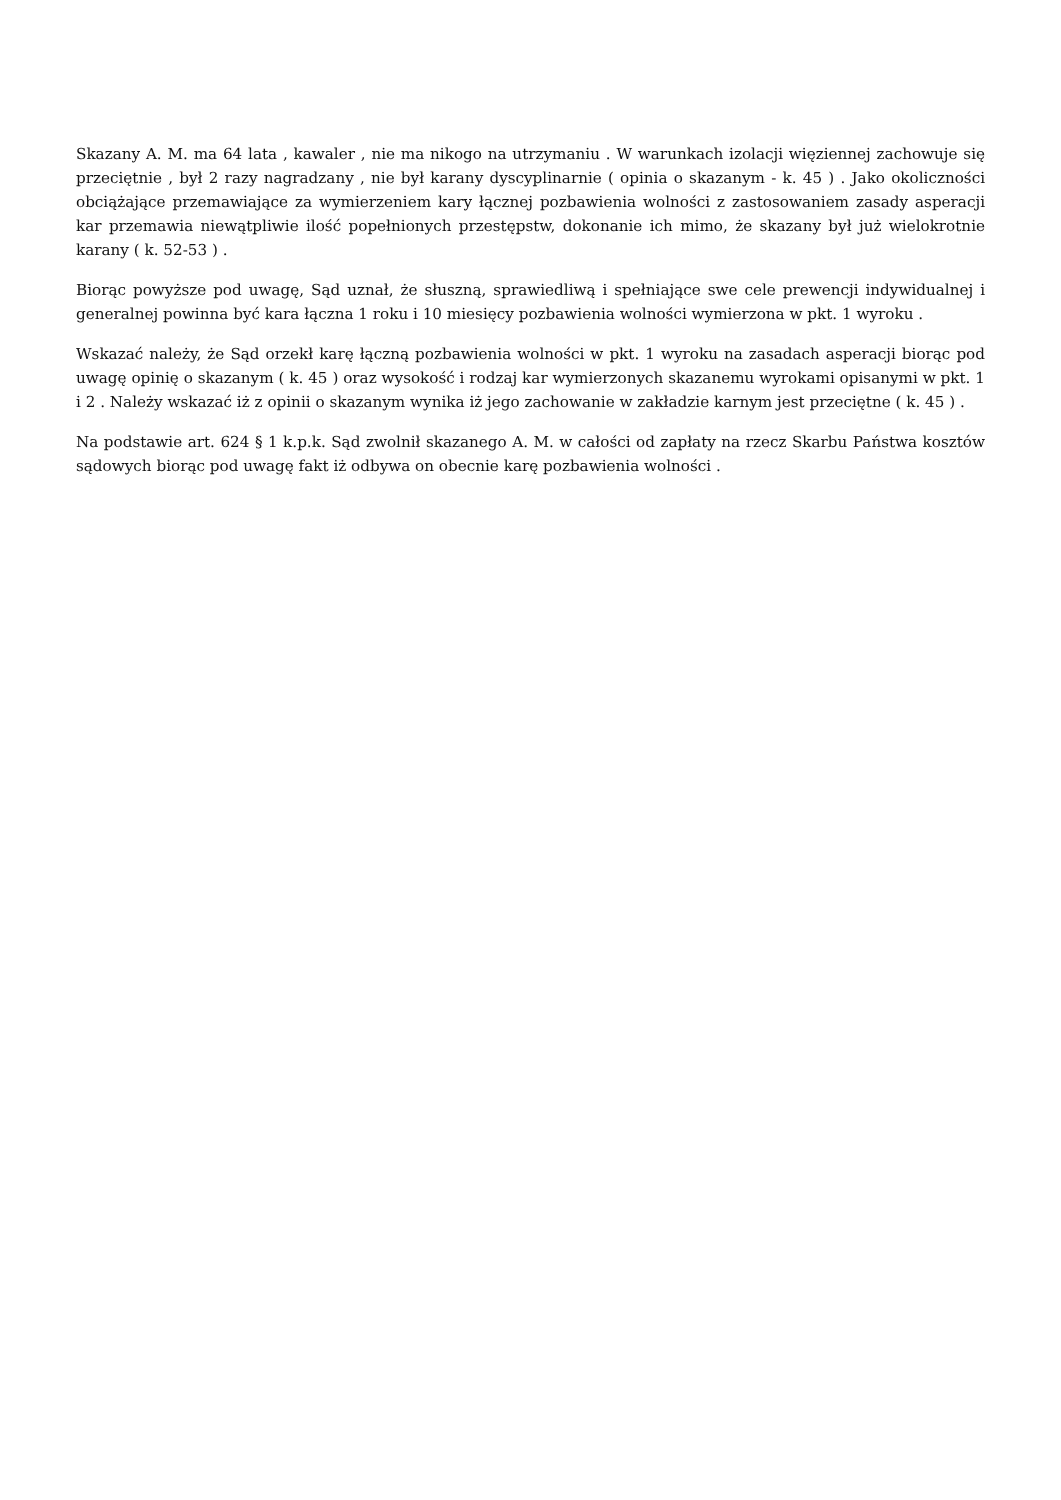Skazany A. M. ma 64 lata , kawaler , nie ma nikogo na utrzymaniu . W warunkach izolacji więziennej zachowuje się przeciętnie , był 2 razy nagradzany , nie był karany dyscyplinarnie ( opinia o skazanym - k. 45 ) . Jako okoliczności obciążające przemawiające za wymierzeniem kary łącznej pozbawienia wolności z zastosowaniem zasady asperacji kar przemawia niewątpliwie ilość popełnionych przestępstw, dokonanie ich mimo, że skazany był już wielokrotnie karany ( k. 52-53 ) .
Biorąc powyższe pod uwagę, Sąd uznał, że słuszną, sprawiedliwą i spełniające swe cele prewencji indywidualnej i generalnej powinna być kara łączna 1 roku i 10 miesięcy pozbawienia wolności wymierzona w pkt. 1 wyroku .
Wskazać należy, że Sąd orzekł karę łączną pozbawienia wolności w pkt. 1 wyroku na zasadach asperacji biorąc pod uwagę opinię o skazanym ( k. 45 ) oraz wysokość i rodzaj kar wymierzonych skazanemu wyrokami opisanymi w pkt. 1 i 2 . Należy wskazać iż z opinii o skazanym wynika iż jego zachowanie w zakładzie karnym jest przeciętne ( k. 45 ) .
Na podstawie art. 624 § 1 k.p.k. Sąd zwolnił skazanego A. M. w całości od zapłaty na rzecz Skarbu Państwa kosztów sądowych biorąc pod uwagę fakt iż odbywa on obecnie karę pozbawienia wolności .